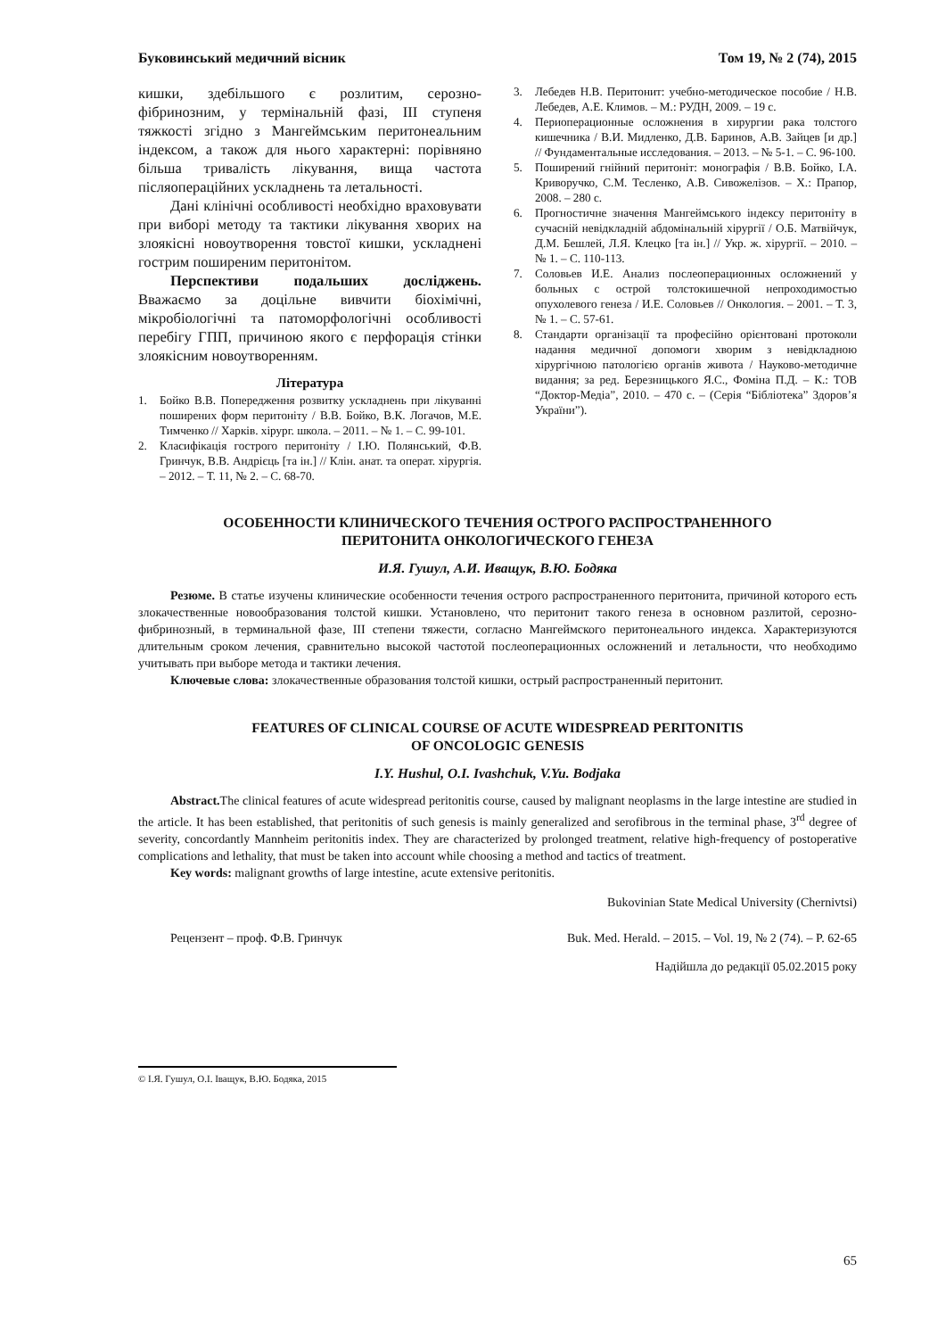Буковинський медичний вісник Том 19, № 2 (74), 2015
кишки, здебільшого є розлитим, серозно-фібринозним, у термінальній фазі, ІІІ ступеня тяжкості згідно з Мангеймським перитонеальним індексом, а також для нього характерні: порівняно більша тривалість лікування, вища частота післяопераційних ускладнень та летальності.
Дані клінічні особливості необхідно враховувати при виборі методу та тактики лікування хворих на злоякісні новоутворення товстої кишки, ускладнені гострим поширеним перитонітом.
Перспективи подальших досліджень. Вважаємо за доцільне вивчити біохімічні, мікробіологічні та патоморфологічні особливості перебігу ГПП, причиною якого є перфорація стінки злоякісним новоутворенням.
Література
1. Бойко В.В. Попередження розвитку ускладнень при лікуванні поширених форм перитоніту / В.В. Бойко, В.К. Логачов, М.Е. Тимченко // Харків. хірург. школа. – 2011. – № 1. – С. 99-101.
2. Класифікація гострого перитоніту / І.Ю. Полянський, Ф.В. Гринчук, В.В. Андрієць [та ін.] // Клін. анат. та операт. хірургія. – 2012. – Т. 11, № 2. – С. 68-70.
3. Лебедев Н.В. Перитонит: учебно-методическое пособие / Н.В. Лебедев, А.Е. Климов. – М.: РУДН, 2009. – 19 с.
4. Периоперационные осложнения в хирургии рака толстого кишечника / В.И. Мидленко, Д.В. Баринов, А.В. Зайцев [и др.] // Фундаментальные исследования. – 2013. – № 5-1. – С. 96-100.
5. Поширений гнійний перитоніт: монографія / В.В. Бойко, І.А. Криворучко, С.М. Тесленко, А.В. Сивожелізов. – Х.: Прапор, 2008. – 280 с.
6. Прогностичне значення Мангеймського індексу перитоніту в сучасній невідкладній абдомінальній хірургії / О.Б. Матвійчук, Д.М. Бешлей, Л.Я. Клецко [та ін.] // Укр. ж. хірургії. – 2010. – № 1. – С. 110-113.
7. Соловьев И.Е. Анализ послеоперационных осложнений у больных с острой толстокишечной непроходимостью опухолевого генеза / И.Е. Соловьев // Онкология. – 2001. – Т. 3, № 1. – С. 57-61.
8. Стандарти організації та професійно орієнтовані протоколи надання медичної допомоги хворим з невідкладною хірургічною патологією органів живота / Науково-методичне видання; за ред. Березницького Я.С., Фоміна П.Д. – К.: ТОВ “Доктор-Медіа”, 2010. – 470 с. – (Серія “Бібліотека” Здоров’я України”).
ОСОБЕННОСТИ КЛИНИЧЕСКОГО ТЕЧЕНИЯ ОСТРОГО РАСПРОСТРАНЕННОГО
ПЕРИТОНИТА ОНКОЛОГИЧЕСКОГО ГЕНЕЗА
И.Я. Гушул, А.И. Иващук, В.Ю. Бодяка
Резюме. В статье изучены клинические особенности течения острого распространенного перитонита, причиной которого есть злокачественные новообразования толстой кишки. Установлено, что перитонит такого генеза в основном разлитой, серозно-фибринозный, в терминальной фазе, ІІІ степени тяжести, согласно Мангеймского перитонеального индекса. Характеризуются длительным сроком лечения, сравнительно высокой частотой послеоперационных осложнений и летальности, что необходимо учитывать при выборе метода и тактики лечения.
Ключевые слова: злокачественные образования толстой кишки, острый распространенный перитонит.
FEATURES OF CLINICAL COURSE OF ACUTE WIDESPREAD PERITONITIS
OF ONCOLOGIC GENESIS
I.Y. Hushul, O.I. Ivashchuk, V.Yu. Bodjaka
Abstract. The clinical features of acute widespread peritonitis course, caused by malignant neoplasms in the large intestine are studied in the article. It has been established, that peritonitis of such genesis is mainly generalized and serofibrous in the terminal phase, 3<sup>rd</sup> degree of severity, concordantly Mannheim peritonitis index. They are characterized by prolonged treatment, relative high-frequency of postoperative complications and lethality, that must be taken into account while choosing a method and tactics of treatment.
Key words: malignant growths of large intestine, acute extensive peritonitis.
Bukovinian State Medical University (Chernivtsi)
Рецензент – проф. Ф.В. Гринчук Buk. Med. Herald. – 2015. – Vol. 19, № 2 (74). – P. 62-65
Надійшла до редакції 05.02.2015 року
© І.Я. Гушул, О.І. Іващук, В.Ю. Бодяка, 2015
65